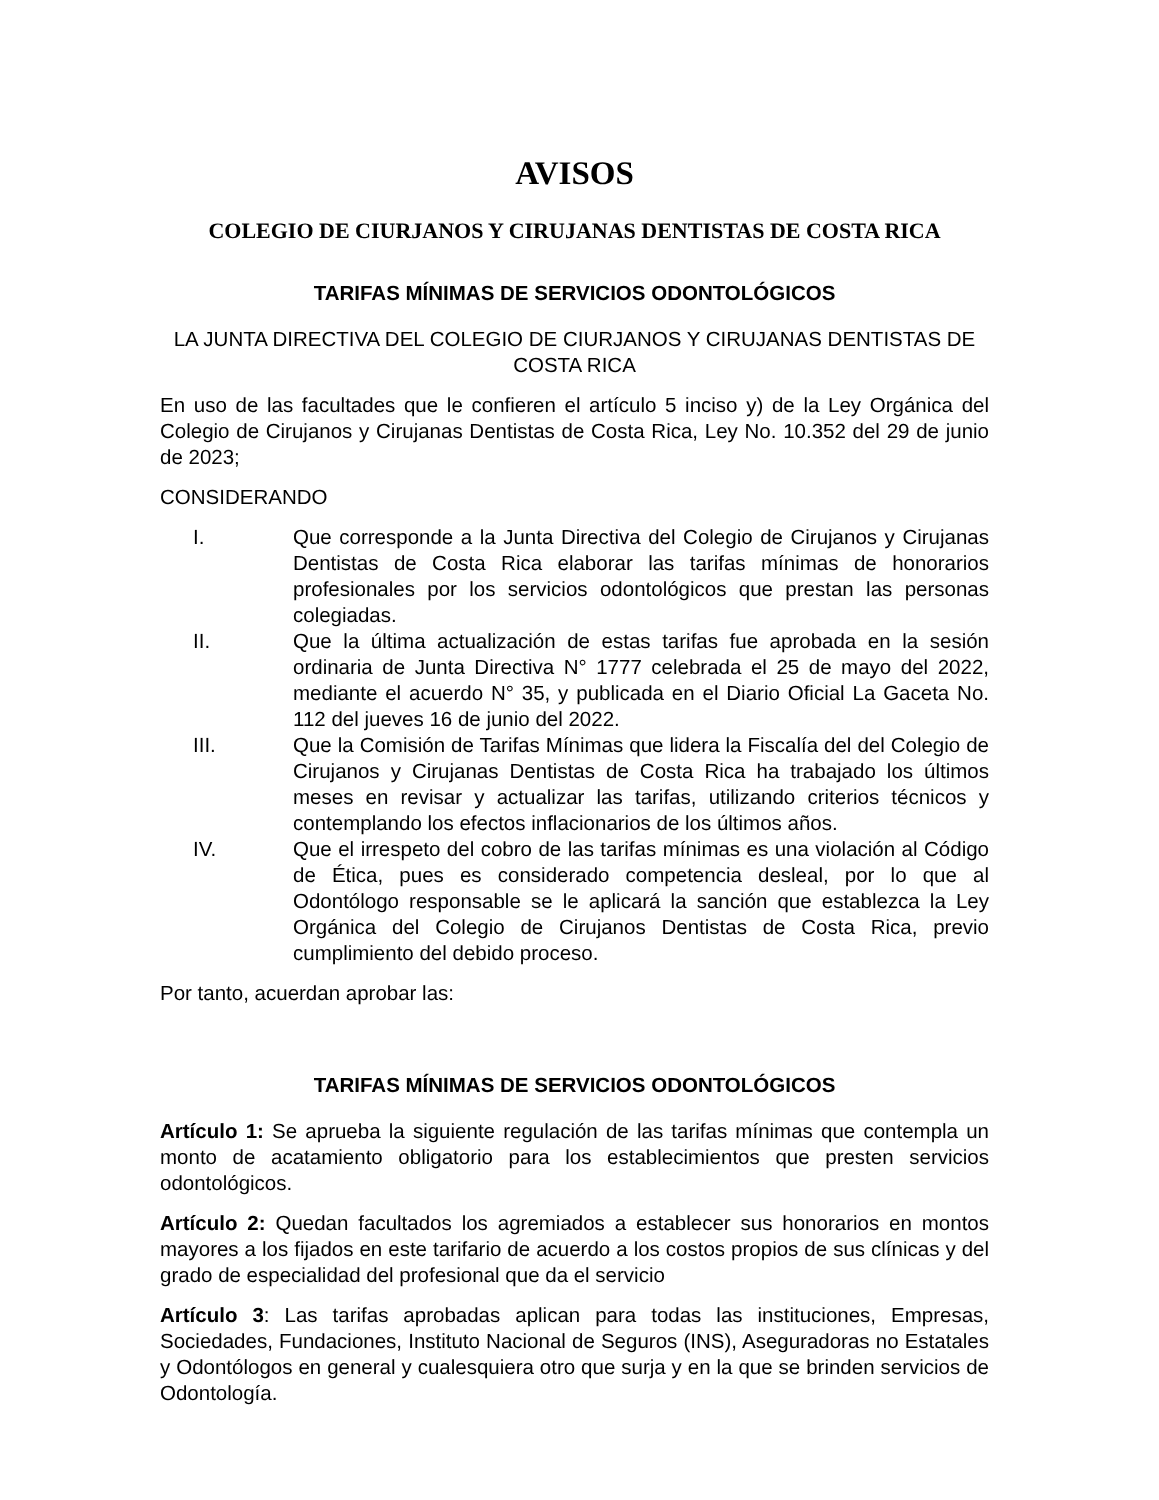AVISOS
COLEGIO DE CIURJANOS Y CIRUJANAS DENTISTAS DE COSTA RICA
TARIFAS MÍNIMAS DE SERVICIOS ODONTOLÓGICOS
LA JUNTA DIRECTIVA DEL COLEGIO DE CIURJANOS Y CIRUJANAS DENTISTAS DE COSTA RICA
En uso de las facultades que le confieren el artículo 5 inciso y) de la Ley Orgánica del Colegio de Cirujanos y Cirujanas Dentistas de Costa Rica, Ley No. 10.352 del 29 de junio de 2023;
CONSIDERANDO
I. Que corresponde a la Junta Directiva del Colegio de Cirujanos y Cirujanas Dentistas de Costa Rica elaborar las tarifas mínimas de honorarios profesionales por los servicios odontológicos que prestan las personas colegiadas.
II. Que la última actualización de estas tarifas fue aprobada en la sesión ordinaria de Junta Directiva N° 1777 celebrada el 25 de mayo del 2022, mediante el acuerdo N° 35, y publicada en el Diario Oficial La Gaceta No. 112 del jueves 16 de junio del 2022.
III. Que la Comisión de Tarifas Mínimas que lidera la Fiscalía del del Colegio de Cirujanos y Cirujanas Dentistas de Costa Rica ha trabajado los últimos meses en revisar y actualizar las tarifas, utilizando criterios técnicos y contemplando los efectos inflacionarios de los últimos años.
IV. Que el irrespeto del cobro de las tarifas mínimas es una violación al Código de Ética, pues es considerado competencia desleal, por lo que al Odontólogo responsable se le aplicará la sanción que establezca la Ley Orgánica del Colegio de Cirujanos Dentistas de Costa Rica, previo cumplimiento del debido proceso.
Por tanto, acuerdan aprobar las:
TARIFAS MÍNIMAS DE SERVICIOS ODONTOLÓGICOS
Artículo 1: Se aprueba la siguiente regulación de las tarifas mínimas que contempla un monto de acatamiento obligatorio para los establecimientos que presten servicios odontológicos.
Artículo 2: Quedan facultados los agremiados a establecer sus honorarios en montos mayores a los fijados en este tarifario de acuerdo a los costos propios de sus clínicas y del grado de especialidad del profesional que da el servicio
Artículo 3: Las tarifas aprobadas aplican para todas las instituciones, Empresas, Sociedades, Fundaciones, Instituto Nacional de Seguros (INS), Aseguradoras no Estatales y Odontólogos en general y cualesquiera otro que surja y en la que se brinden servicios de Odontología.